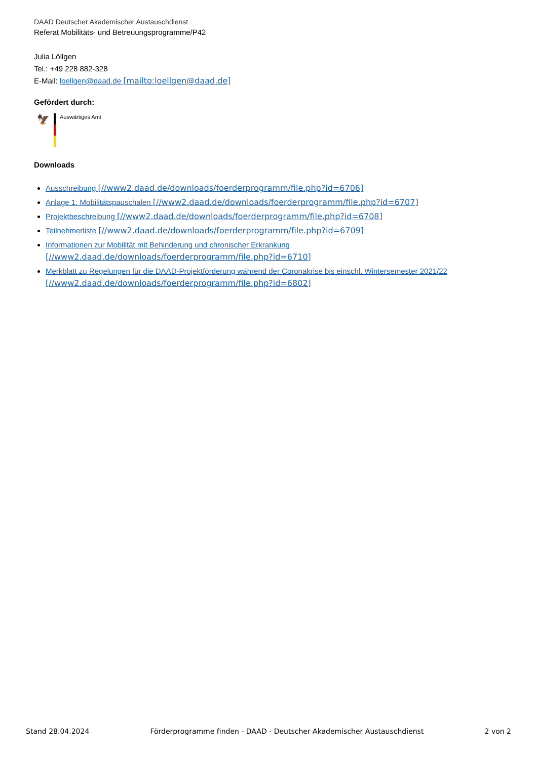DAAD Deutscher Akademischer Austauschdienst
Referat Mobilitäts- und Betreuungsprogramme/P42
Julia Löllgen
Tel.: +49 228 882-328
E-Mail: loellgen@daad.de [mailto:loellgen@daad.de]
Gefördert durch:
🦅
Auswärtiges Amt
Downloads
Ausschreibung [//www2.daad.de/downloads/foerderprogramm/file.php?id=6706]
Anlage 1: Mobilitätspauschalen [//www2.daad.de/downloads/foerderprogramm/file.php?id=6707]
Projektbeschreibung [//www2.daad.de/downloads/foerderprogramm/file.php?id=6708]
Teilnehmerliste [//www2.daad.de/downloads/foerderprogramm/file.php?id=6709]
Informationen zur Mobilität mit Behinderung und chronischer Erkrankung
[//www2.daad.de/downloads/foerderprogramm/file.php?id=6710]
Merkblatt zu Regelungen für die DAAD-Projektförderung während der Coronakrise bis einschl. Wintersemester 2021/22
[//www2.daad.de/downloads/foerderprogramm/file.php?id=6802]
Stand 28.04.2024 Förderprogramme finden - DAAD - Deutscher Akademischer Austauschdienst 2 von 2